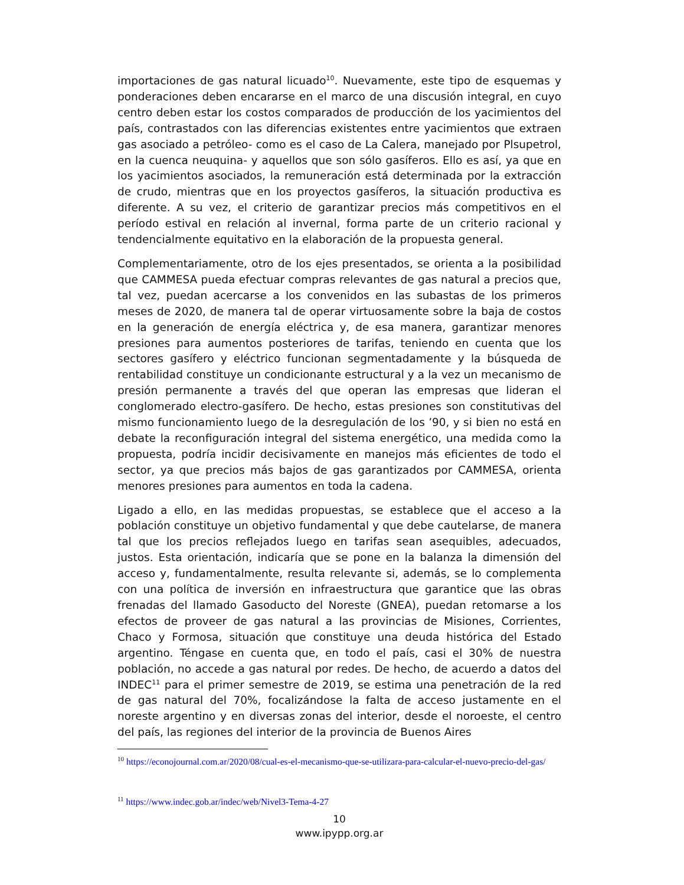importaciones de gas natural licuado<sup>10</sup>. Nuevamente, este tipo de esquemas y ponderaciones deben encararse en el marco de una discusión integral, en cuyo centro deben estar los costos comparados de producción de los yacimientos del país, contrastados con las diferencias existentes entre yacimientos que extraen gas asociado a petróleo- como es el caso de La Calera, manejado por Plsupetrol, en la cuenca neuquina- y aquellos que son sólo gasíferos. Ello es así, ya que en los yacimientos asociados, la remuneración está determinada por la extracción de crudo, mientras que en los proyectos gasíferos, la situación productiva es diferente. A su vez, el criterio de garantizar precios más competitivos en el período estival en relación al invernal, forma parte de un criterio racional y tendencialmente equitativo en la elaboración de la propuesta general.
Complementariamente, otro de los ejes presentados, se orienta a la posibilidad que CAMMESA pueda efectuar compras relevantes de gas natural a precios que, tal vez, puedan acercarse a los convenidos en las subastas de los primeros meses de 2020, de manera tal de operar virtuosamente sobre la baja de costos en la generación de energía eléctrica y, de esa manera, garantizar menores presiones para aumentos posteriores de tarifas, teniendo en cuenta que los sectores gasífero y eléctrico funcionan segmentadamente y la búsqueda de rentabilidad constituye un condicionante estructural y a la vez un mecanismo de presión permanente a través del que operan las empresas que lideran el conglomerado electro-gasífero. De hecho, estas presiones son constitutivas del mismo funcionamiento luego de la desregulación de los ’90, y si bien no está en debate la reconfiguración integral del sistema energético, una medida como la propuesta, podría incidir decisivamente en manejos más eficientes de todo el sector, ya que precios más bajos de gas garantizados por CAMMESA, orienta menores presiones para aumentos en toda la cadena.
Ligado a ello, en las medidas propuestas, se establece que el acceso a la población constituye un objetivo fundamental y que debe cautelarse, de manera tal que los precios reflejados luego en tarifas sean asequibles, adecuados, justos. Esta orientación, indicaría que se pone en la balanza la dimensión del acceso y, fundamentalmente, resulta relevante si, además, se lo complementa con una política de inversión en infraestructura que garantice que las obras frenadas del llamado Gasoducto del Noreste (GNEA), puedan retomarse a los efectos de proveer de gas natural a las provincias de Misiones, Corrientes, Chaco y Formosa, situación que constituye una deuda histórica del Estado argentino. Téngase en cuenta que, en todo el país, casi el 30% de nuestra población, no accede a gas natural por redes. De hecho, de acuerdo a datos del INDEC<sup>11</sup> para el primer semestre de 2019, se estima una penetración de la red de gas natural del 70%, focalizándose la falta de acceso justamente en el noreste argentino y en diversas zonas del interior, desde el noroeste, el centro del país, las regiones del interior de la provincia de Buenos Aires
<sup>10</sup> https://econojournal.com.ar/2020/08/cual-es-el-mecanismo-que-se-utilizara-para-calcular-el-nuevo-precio-del-gas/
<sup>11</sup> https://www.indec.gob.ar/indec/web/Nivel3-Tema-4-27
10
www.ipypp.org.ar